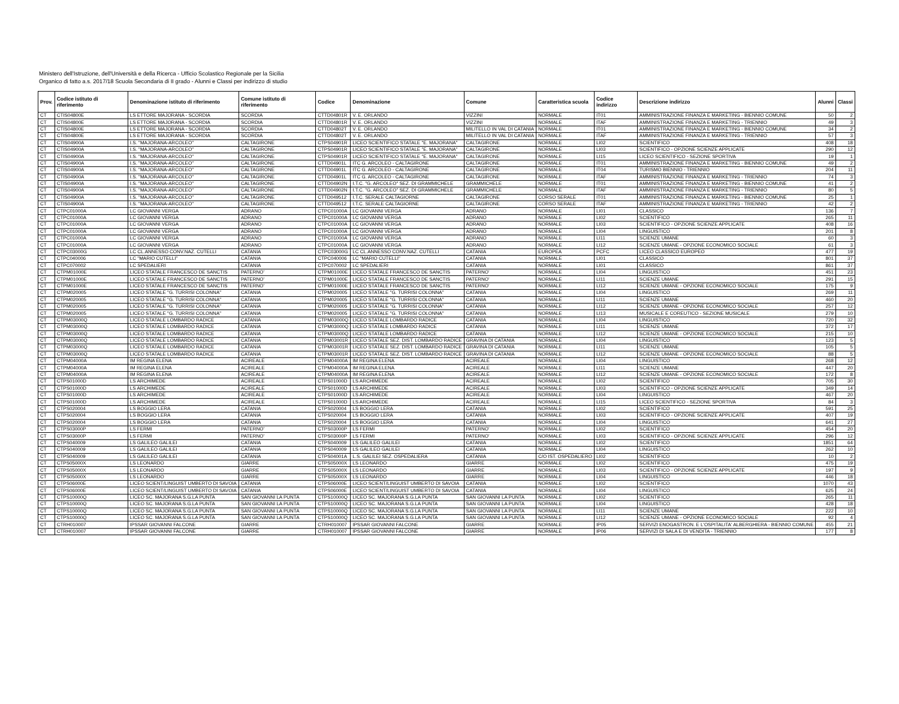Ministero dell'Istruzione, dell'Università e della Ricerca - Ufficio Scolastico Regionale per la Sicilia
Organico di fatto a.s. 2017/18 Scuola Secondaria di II grado - Alunni e Classi per indirizzo di studio
| Prov. | Codice istituto di riferimento | Denominazione istituto di riferimento | Comune istituto di riferimento | Codice | Denominazione | Comune | Caratteristica scuola | Codice indirizzo | Descrizione indirizzo | Alunni | Classi |
| --- | --- | --- | --- | --- | --- | --- | --- | --- | --- | --- | --- |
| CT | CTIS04800E | LS ETTORE MAJORANA - SCORDIA | SCORDIA | CTTD04801R | V. E. ORLANDO | VIZZINI | NORMALE | IT01 | AMMINISTRAZIONE FINANZA E MARKETING - BIENNIO COMUNE | 50 | 2 |
| CT | CTIS04800E | LS ETTORE MAJORANA - SCORDIA | SCORDIA | CTTD04801R | V. E. ORLANDO | VIZZINI | NORMALE | ITAF | AMMINISTRAZIONE FINANZA E MARKETING - TRIENNIO | 49 | 3 |
| CT | CTIS04800E | LS ETTORE MAJORANA - SCORDIA | SCORDIA | CTTD04802T | V. E. ORLANDO | MILITELLO IN VAL DI CATANIA | NORMALE | IT01 | AMMINISTRAZIONE FINANZA E MARKETING - BIENNIO COMUNE | 34 | 2 |
| CT | CTIS04800E | LS ETTORE MAJORANA - SCORDIA | SCORDIA | CTTD04802T | V. E. ORLANDO | MILITELLO IN VAL DI CATANIA | NORMALE | ITAF | AMMINISTRAZIONE FINANZA E MARKETING - TRIENNIO | 57 | 3 |
| CT | CTIS04900A | I.S. "MAJORANA-ARCOLEO" | CALTAGIRONE | CTPS04901R | LICEO SCIENTIFICO STATALE "E. MAJORANA" | CALTAGIRONE | NORMALE | LI02 | SCIENTIFICO | 408 | 18 |
| CT | CTIS04900A | I.S. "MAJORANA-ARCOLEO" | CALTAGIRONE | CTPS04901R | LICEO SCIENTIFICO STATALE "E. MAJORANA" | CALTAGIRONE | NORMALE | LI03 | SCIENTIFICO - OPZIONE SCIENZE APPLICATE | 290 | 12 |
| CT | CTIS04900A | I.S. "MAJORANA-ARCOLEO" | CALTAGIRONE | CTPS04901R | LICEO SCIENTIFICO STATALE "E. MAJORANA" | CALTAGIRONE | NORMALE | LI15 | LICEO SCIENTIFICO - SEZIONE SPORTIVA | 19 | 1 |
| CT | CTIS04900A | I.S. "MAJORANA-ARCOLEO" | CALTAGIRONE | CTTD04901L | ITC G. ARCOLEO - CALTAGIRONE | CALTAGIRONE | NORMALE | IT01 | AMMINISTRAZIONE FINANZA E MARKETING - BIENNIO COMUNE | 49 | 2 |
| CT | CTIS04900A | I.S. "MAJORANA-ARCOLEO" | CALTAGIRONE | CTTD04901L | ITC G. ARCOLEO - CALTAGIRONE | CALTAGIRONE | NORMALE | IT04 | TURISMO BIENNIO - TRIENNIO | 204 | 11 |
| CT | CTIS04900A | I.S. "MAJORANA-ARCOLEO" | CALTAGIRONE | CTTD04901L | ITC G. ARCOLEO - CALTAGIRONE | CALTAGIRONE | NORMALE | ITAF | AMMINISTRAZIONE FINANZA E MARKETING - TRIENNIO | 74 | 3 |
| CT | CTIS04900A | I.S. "MAJORANA-ARCOLEO" | CALTAGIRONE | CTTD04902N | I.T.C. "G. ARCOLEO" SEZ. DI GRAMMICHELE | GRAMMICHELE | NORMALE | IT01 | AMMINISTRAZIONE FINANZA E MARKETING - BIENNIO COMUNE | 41 | 2 |
| CT | CTIS04900A | I.S. "MAJORANA-ARCOLEO" | CALTAGIRONE | CTTD04902N | I.T.C. "G. ARCOLEO" SEZ. DI GRAMMICHELE | GRAMMICHELE | NORMALE | ITAF | AMMINISTRAZIONE FINANZA E MARKETING - TRIENNIO | 80 | 5 |
| CT | CTIS04900A | I.S. "MAJORANA-ARCOLEO" | CALTAGIRONE | CTTD049512 | I.T.C. SERALE CALTAGIORNE | CALTAGIRONE | CORSO SERALE | IT01 | AMMINISTRAZIONE FINANZA E MARKETING - BIENNIO COMUNE | 25 | 1 |
| CT | CTIS04900A | I.S. "MAJORANA-ARCOLEO" | CALTAGIRONE | CTTD049512 | I.T.C. SERALE CALTAGIORNE | CALTAGIRONE | CORSO SERALE | ITAF | AMMINISTRAZIONE FINANZA E MARKETING - TRIENNIO | 42 | 2 |
| CT | CTPC01000A | LC GIOVANNI VERGA | ADRANO | CTPC01000A | LC GIOVANNI VERGA | ADRANO | NORMALE | LI01 | CLASSICO | 136 | 7 |
| CT | CTPC01000A | LC GIOVANNI VERGA | ADRANO | CTPC01000A | LC GIOVANNI VERGA | ADRANO | NORMALE | LI02 | SCIENTIFICO | 265 | 11 |
| CT | CTPC01000A | LC GIOVANNI VERGA | ADRANO | CTPC01000A | LC GIOVANNI VERGA | ADRANO | NORMALE | LI03 | SCIENTIFICO - OPZIONE SCIENZE APPLICATE | 408 | 16 |
| CT | CTPC01000A | LC GIOVANNI VERGA | ADRANO | CTPC01000A | LC GIOVANNI VERGA | ADRANO | NORMALE | LI04 | LINGUISTICO | 201 | 8 |
| CT | CTPC01000A | LC GIOVANNI VERGA | ADRANO | CTPC01000A | LC GIOVANNI VERGA | ADRANO | NORMALE | LI11 | SCIENZE UMANE | 60 | 3 |
| CT | CTPC01000A | LC GIOVANNI VERGA | ADRANO | CTPC01000A | LC GIOVANNI VERGA | ADRANO | NORMALE | LI12 | SCIENZE UMANE - OPZIONE ECONOMICO SOCIALE | 61 | 3 |
| CT | CTPC03000G | LC CL.ANNESSO CONV.NAZ. CUTELLI | CATANIA | CTPC03000G | LC CL.ANNESSO CONV.NAZ. CUTELLI | CATANIA | EUROPEA | PCFC | LICEO CLASSICO EUROPEO | 477 | 19 |
| CT | CTPC040006 | LC "MARIO CUTELLI" | CATANIA | CTPC040006 | LC "MARIO CUTELLI" | CATANIA | NORMALE | LI01 | CLASSICO | 801 | 37 |
| CT | CTPC070002 | LC SPEDALIERI | CATANIA | CTPC070002 | LC SPEDALIERI | CATANIA | NORMALE | LI01 | CLASSICO | 861 | 37 |
| CT | CTPM01000E | LICEO STATALE FRANCESCO DE SANCTIS | PATERNO' | CTPM01000E | LICEO STATALE FRANCESCO DE SANCTIS | PATERNO' | NORMALE | LI04 | LINGUISTICO | 451 | 23 |
| CT | CTPM01000E | LICEO STATALE FRANCESCO DE SANCTIS | PATERNO' | CTPM01000E | LICEO STATALE FRANCESCO DE SANCTIS | PATERNO' | NORMALE | LI11 | SCIENZE UMANE | 291 | 15 |
| CT | CTPM01000E | LICEO STATALE FRANCESCO DE SANCTIS | PATERNO' | CTPM01000E | LICEO STATALE FRANCESCO DE SANCTIS | PATERNO' | NORMALE | LI12 | SCIENZE UMANE - OPZIONE ECONOMICO SOCIALE | 175 | 9 |
| CT | CTPM020005 | LICEO STATALE "G. TURRISI COLONNA" | CATANIA | CTPM020005 | LICEO STATALE "G. TURRISI COLONNA" | CATANIA | NORMALE | LI04 | LINGUISTICO | 269 | 11 |
| CT | CTPM020005 | LICEO STATALE "G. TURRISI COLONNA" | CATANIA | CTPM020005 | LICEO STATALE "G. TURRISI COLONNA" | CATANIA | NORMALE | LI11 | SCIENZE UMANE | 460 | 20 |
| CT | CTPM020005 | LICEO STATALE "G. TURRISI COLONNA" | CATANIA | CTPM020005 | LICEO STATALE "G. TURRISI COLONNA" | CATANIA | NORMALE | LI12 | SCIENZE UMANE - OPZIONE ECONOMICO SOCIALE | 257 | 12 |
| CT | CTPM020005 | LICEO STATALE "G. TURRISI COLONNA" | CATANIA | CTPM020005 | LICEO STATALE "G. TURRISI COLONNA" | CATANIA | NORMALE | LI13 | MUSICALE E COREUTICO - SEZIONE MUSICALE | 279 | 10 |
| CT | CTPM03000Q | LICEO STATALE LOMBARDO RADICE | CATANIA | CTPM03000Q | LICEO STATALE LOMBARDO RADICE | CATANIA | NORMALE | LI04 | LINGUISTICO | 720 | 32 |
| CT | CTPM03000Q | LICEO STATALE LOMBARDO RADICE | CATANIA | CTPM03000Q | LICEO STATALE LOMBARDO RADICE | CATANIA | NORMALE | LI11 | SCIENZE UMANE | 372 | 17 |
| CT | CTPM03000Q | LICEO STATALE LOMBARDO RADICE | CATANIA | CTPM03000Q | LICEO STATALE LOMBARDO RADICE | CATANIA | NORMALE | LI12 | SCIENZE UMANE - OPZIONE ECONOMICO SOCIALE | 215 | 10 |
| CT | CTPM03000Q | LICEO STATALE LOMBARDO RADICE | CATANIA | CTPM03001R | LICEO STATALE SEZ. DIST. LOMBARDO RADICE | GRAVINA DI CATANIA | NORMALE | LI04 | LINGUISTICO | 123 | 5 |
| CT | CTPM03000Q | LICEO STATALE LOMBARDO RADICE | CATANIA | CTPM03001R | LICEO STATALE SEZ. DIST. LOMBARDO RADICE | GRAVINA DI CATANIA | NORMALE | LI11 | SCIENZE UMANE | 105 | 5 |
| CT | CTPM03000Q | LICEO STATALE LOMBARDO RADICE | CATANIA | CTPM03001R | LICEO STATALE SEZ. DIST. LOMBARDO RADICE | GRAVINA DI CATANIA | NORMALE | LI12 | SCIENZE UMANE - OPZIONE ECONOMICO SOCIALE | 88 | 5 |
| CT | CTPM04000A | IM REGINA ELENA | ACIREALE | CTPM04000A | IM REGINA ELENA | ACIREALE | NORMALE | LI04 | LINGUISTICO | 268 | 12 |
| CT | CTPM04000A | IM REGINA ELENA | ACIREALE | CTPM04000A | IM REGINA ELENA | ACIREALE | NORMALE | LI11 | SCIENZE UMANE | 447 | 20 |
| CT | CTPM04000A | IM REGINA ELENA | ACIREALE | CTPM04000A | IM REGINA ELENA | ACIREALE | NORMALE | LI12 | SCIENZE UMANE - OPZIONE ECONOMICO SOCIALE | 172 | 8 |
| CT | CTPS01000D | LS ARCHIMEDE | ACIREALE | CTPS01000D | LS ARCHIMEDE | ACIREALE | NORMALE | LI02 | SCIENTIFICO | 705 | 30 |
| CT | CTPS01000D | LS ARCHIMEDE | ACIREALE | CTPS01000D | LS ARCHIMEDE | ACIREALE | NORMALE | LI03 | SCIENTIFICO - OPZIONE SCIENZE APPLICATE | 349 | 14 |
| CT | CTPS01000D | LS ARCHIMEDE | ACIREALE | CTPS01000D | LS ARCHIMEDE | ACIREALE | NORMALE | LI04 | LINGUISTICO | 467 | 20 |
| CT | CTPS01000D | LS ARCHIMEDE | ACIREALE | CTPS01000D | LS ARCHIMEDE | ACIREALE | NORMALE | LI15 | LICEO SCIENTIFICO - SEZIONE SPORTIVA | 84 | 3 |
| CT | CTPS020004 | LS BOGGIO LERA | CATANIA | CTPS020004 | LS BOGGIO LERA | CATANIA | NORMALE | LI02 | SCIENTIFICO | 591 | 25 |
| CT | CTPS020004 | LS BOGGIO LERA | CATANIA | CTPS020004 | LS BOGGIO LERA | CATANIA | NORMALE | LI03 | SCIENTIFICO - OPZIONE SCIENZE APPLICATE | 407 | 19 |
| CT | CTPS020004 | LS BOGGIO LERA | CATANIA | CTPS020004 | LS BOGGIO LERA | CATANIA | NORMALE | LI04 | LINGUISTICO | 641 | 27 |
| CT | CTPS03000P | LS FERMI | PATERNO' | CTPS03000P | LS FERMI | PATERNO' | NORMALE | LI02 | SCIENTIFICO | 454 | 20 |
| CT | CTPS03000P | LS FERMI | PATERNO' | CTPS03000P | LS FERMI | PATERNO' | NORMALE | LI03 | SCIENTIFICO - OPZIONE SCIENZE APPLICATE | 296 | 12 |
| CT | CTPS040009 | LS GALILEO GALILEI | CATANIA | CTPS040009 | LS GALILEO GALILEI | CATANIA | NORMALE | LI02 | SCIENTIFICO | 1851 | 64 |
| CT | CTPS040009 | LS GALILEO GALILEI | CATANIA | CTPS040009 | LS GALILEO GALILEI | CATANIA | NORMALE | LI04 | LINGUISTICO | 262 | 10 |
| CT | CTPS040009 | LS GALILEO GALILEI | CATANIA | CTPS04001A | L.S. GALILEI SEZ. OSPEDALIERA | CATANIA | C/O IST. OSPEDALIERO | LI02 | SCIENTIFICO | 10 | 2 |
| CT | CTPS05000X | LS LEONARDO | GIARRE | CTPS05000X | LS LEONARDO | GIARRE | NORMALE | LI02 | SCIENTIFICO | 475 | 19 |
| CT | CTPS05000X | LS LEONARDO | GIARRE | CTPS05000X | LS LEONARDO | GIARRE | NORMALE | LI03 | SCIENTIFICO - OPZIONE SCIENZE APPLICATE | 197 | 9 |
| CT | CTPS05000X | LS LEONARDO | GIARRE | CTPS05000X | LS LEONARDO | GIARRE | NORMALE | LI04 | LINGUISTICO | 446 | 18 |
| CT | CTPS06000E | LICEO SCIENT/LINGUIST UMBERTO DI SAVOIA | CATANIA | CTPS06000E | LICEO SCIENT/LINGUIST UMBERTO DI SAVOIA | CATANIA | NORMALE | LI02 | SCIENTIFICO | 1070 | 43 |
| CT | CTPS06000E | LICEO SCIENT/LINGUIST UMBERTO DI SAVOIA | CATANIA | CTPS06000E | LICEO SCIENT/LINGUIST UMBERTO DI SAVOIA | CATANIA | NORMALE | LI04 | LINGUISTICO | 625 | 24 |
| CT | CTPS10000Q | LICEO SC. MAJORANA S.G.LA PUNTA | SAN GIOVANNI LA PUNTA | CTPS10000Q | LICEO SC. MAJORANA S.G.LA PUNTA | SAN GIOVANNI LA PUNTA | NORMALE | LI02 | SCIENTIFICO | 265 | 11 |
| CT | CTPS10000Q | LICEO SC. MAJORANA S.G.LA PUNTA | SAN GIOVANNI LA PUNTA | CTPS10000Q | LICEO SC. MAJORANA S.G.LA PUNTA | SAN GIOVANNI LA PUNTA | NORMALE | LI04 | LINGUISTICO | 428 | 18 |
| CT | CTPS10000Q | LICEO SC. MAJORANA S.G.LA PUNTA | SAN GIOVANNI LA PUNTA | CTPS10000Q | LICEO SC. MAJORANA S.G.LA PUNTA | SAN GIOVANNI LA PUNTA | NORMALE | LI11 | SCIENZE UMANE | 222 | 10 |
| CT | CTPS10000Q | LICEO SC. MAJORANA S.G.LA PUNTA | SAN GIOVANNI LA PUNTA | CTPS10000Q | LICEO SC. MAJORANA S.G.LA PUNTA | SAN GIOVANNI LA PUNTA | NORMALE | LI12 | SCIENZE UMANE - OPZIONE ECONOMICO SOCIALE | 92 | 4 |
| CT | CTRH010007 | IPSSAR GIOVANNI FALCONE | GIARRE | CTRH010007 | IPSSAR GIOVANNI FALCONE | GIARRE | NORMALE | IP05 | SERVIZI ENOGASTRON. E L'OSPITALITA' ALBERGHIERA - BIENNIO COMUNE | 455 | 21 |
| CT | CTRH010007 | IPSSAR GIOVANNI FALCONE | GIARRE | CTRH010007 | IPSSAR GIOVANNI FALCONE | GIARRE | NORMALE | IP06 | SERVIZI DI SALA E DI VENDITA - TRIENNIO | 177 | 8 |